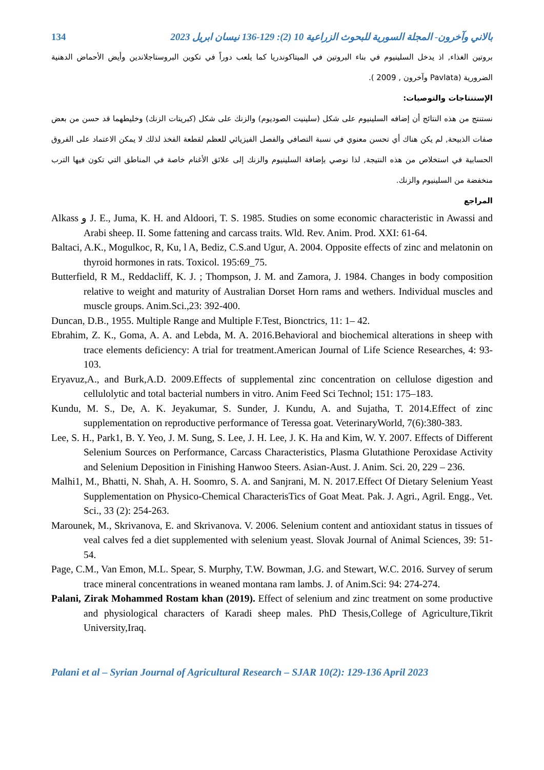134 بالاني وآخرون- المجلة السورية للبحوث الزراعية 10 (2): 129-136 نيسان ابريل 2023
بروتين الغذاء, اذ يدخل السلينيوم في بناء البروتين في الميتاكوندريا كما يلعب دوراً في تكوين البروستاجلاندين وأيض الأحماض الدهنية الضرورية (Pavlata وآخرون , 2009 ).
الإستنتاجات والتوصيات:
نستنتج من هذه النتائج أن إضافه السلينيوم على شكل (سلينيت الصوديوم) والزنك على شكل (كبريتات الزنك) وخليطهما قد حسن من بعض صفات الذبيحة, لم يكن هناك أي تحسن معنوي في نسبة التصافي والفصل الفيزيائي للعظم لقطعة الفخذ لذلك لا يمكن الاعتماد على الفروق الحسابية في استخلاص من هذه النتيجة, لذا نوصي بإضافة السلينيوم والزنك إلى علائق الأغنام خاصة في المناطق التي تكون فيها الترب منخفضة من السلينيوم والزنك.
المراجع
Alkass و J. E., Juma, K. H. and Aldoori, T. S. 1985. Studies on some economic characteristic in Awassi and Arabi sheep. II. Some fattening and carcass traits. Wld. Rev. Anim. Prod. XXI: 61-64.
Baltaci, A.K., Mogulkoc, R, Ku, l A, Bediz, C.S.and Ugur, A. 2004. Opposite effects of zinc and melatonin on thyroid hormones in rats. Toxicol. 195:69_75.
Butterfield, R M., Reddacliff, K. J. ; Thompson, J. M. and Zamora, J. 1984. Changes in body composition relative to weight and maturity of Australian Dorset Horn rams and wethers. Individual muscles and muscle groups. Anim.Sci.,23: 392-400.
Duncan, D.B., 1955. Multiple Range and Multiple F.Test, Bionctrics, 11: 1– 42.
Ebrahim, Z. K., Goma, A. A. and Lebda, M. A. 2016.Behavioral and biochemical alterations in sheep with trace elements deficiency: A trial for treatment.American Journal of Life Science Researches, 4: 93-103.
Eryavuz,A., and Burk,A.D. 2009.Effects of supplemental zinc concentration on cellulose digestion and cellulolytic and total bacterial numbers in vitro. Anim Feed Sci Technol; 151: 175–183.
Kundu, M. S., De, A. K. Jeyakumar, S. Sunder, J. Kundu, A. and Sujatha, T. 2014.Effect of zinc supplementation on reproductive performance of Teressa goat. VeterinaryWorld, 7(6):380-383.
Lee, S. H., Park1, B. Y. Yeo, J. M. Sung, S. Lee, J. H. Lee, J. K. Ha and Kim, W. Y. 2007. Effects of Different Selenium Sources on Performance, Carcass Characteristics, Plasma Glutathione Peroxidase Activity and Selenium Deposition in Finishing Hanwoo Steers. Asian-Aust. J. Anim. Sci. 20, 229 – 236.
Malhi1, M., Bhatti, N. Shah, A. H. Soomro, S. A. and Sanjrani, M. N. 2017.Effect Of Dietary Selenium Yeast Supplementation on Physico-Chemical CharacterisTics of Goat Meat. Pak. J. Agri., Agril. Engg., Vet. Sci., 33 (2): 254-263.
Marounek, M., Skrivanova, E. and Skrivanova. V. 2006. Selenium content and antioxidant status in tissues of veal calves fed a diet supplemented with selenium yeast. Slovak Journal of Animal Sciences, 39: 51-54.
Page, C.M., Van Emon, M.L. Spear, S. Murphy, T.W. Bowman, J.G. and Stewart, W.C. 2016. Survey of serum trace mineral concentrations in weaned montana ram lambs. J. of Anim.Sci: 94: 274-274.
Palani, Zirak Mohammed Rostam khan (2019). Effect of selenium and zinc treatment on some productive and physiological characters of Karadi sheep males. PhD Thesis,College of Agriculture,Tikrit University,Iraq.
Palani et al – Syrian Journal of Agricultural Research – SJAR 10(2): 129-136 April 2023